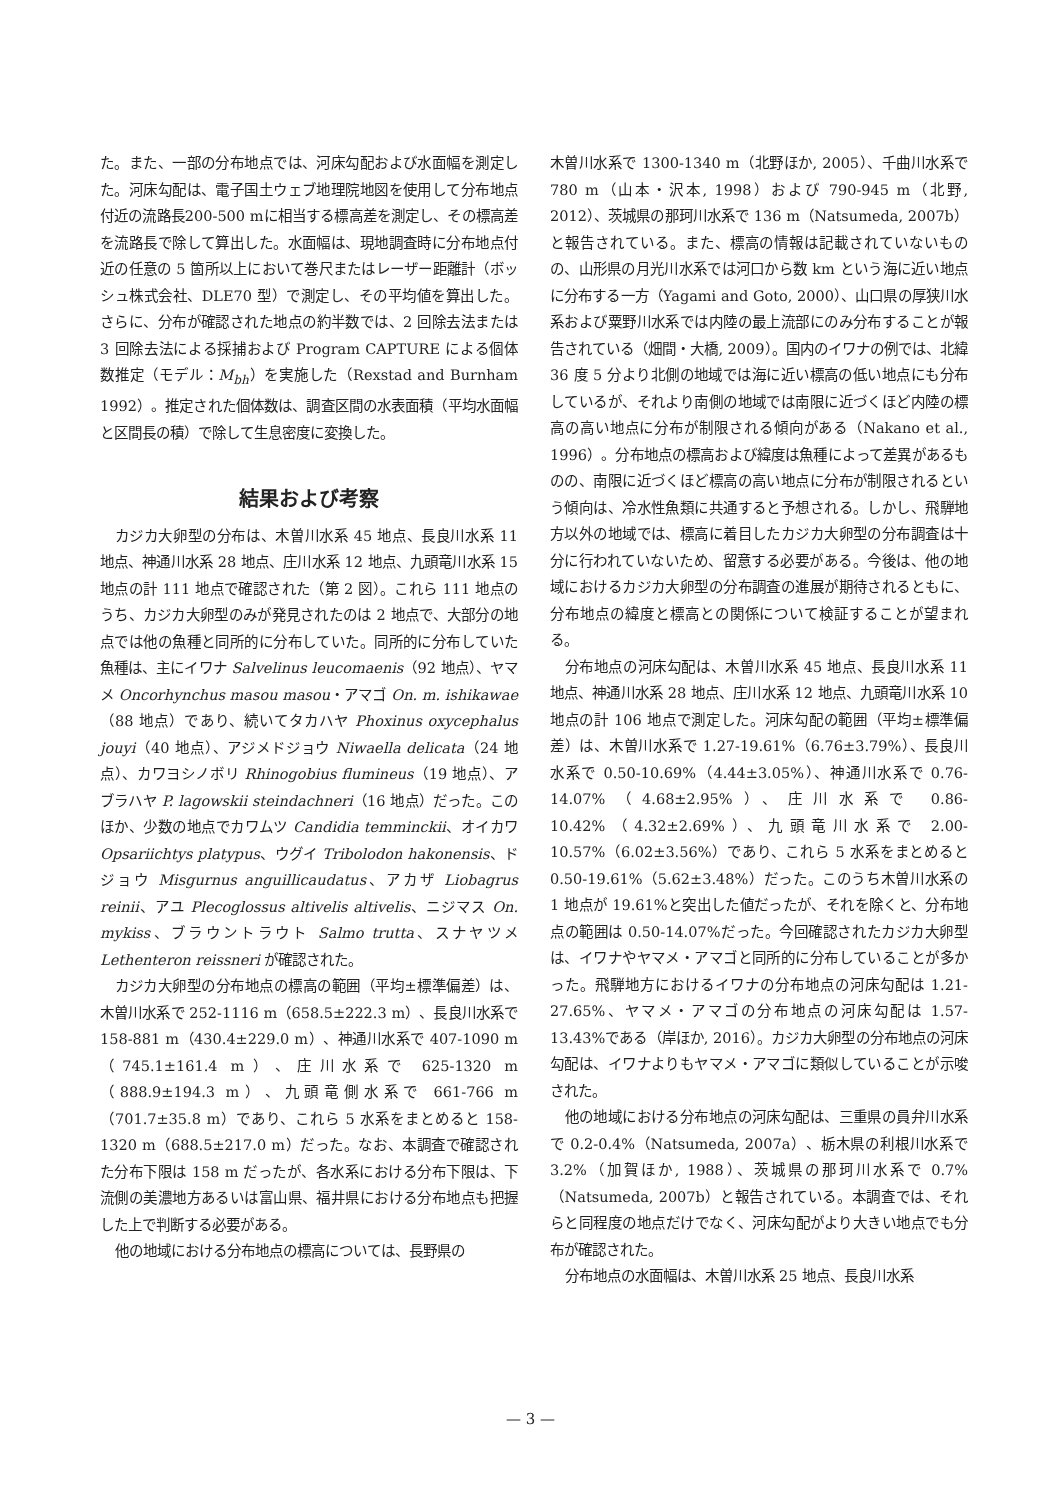た。また、一部の分布地点では、河床勾配および水面幅を測定した。河床勾配は、電子国土ウェブ地理院地図を使用して分布地点付近の流路長200-500 mに相当する標高差を測定し、その標高差を流路長で除して算出した。水面幅は、現地調査時に分布地点付近の任意の 5 箇所以上において巻尺またはレーザー距離計（ボッシュ株式会社、DLE70 型）で測定し、その平均値を算出した。さらに、分布が確認された地点の約半数では、2 回除去法または 3 回除去法による採捕および Program CAPTURE による個体数推定（モデル：M<sub>bh</sub>）を実施した（Rexstad and Burnham 1992）。推定された個体数は、調査区間の水表面積（平均水面幅と区間長の積）で除して生息密度に変換した。
結果および考察
カジカ大卵型の分布は、木曽川水系 45 地点、長良川水系 11 地点、神通川水系 28 地点、庄川水系 12 地点、九頭竜川水系 15 地点の計 111 地点で確認された（第 2 図）。これら 111 地点のうち、カジカ大卵型のみが発見されたのは 2 地点で、大部分の地点では他の魚種と同所的に分布していた。同所的に分布していた魚種は、主にイワナ Salvelinus leucomaenis（92 地点）、ヤマメ Oncorhynchus masou masou・アマゴ On. m. ishikawae（88 地点）であり、続いてタカハヤ Phoxinus oxycephalus jouyi（40 地点）、アジメドジョウ Niwaella delicata（24 地点）、カワヨシノボリ Rhinogobius flumineus（19 地点）、アブラハヤ P. lagowskii steindachneri（16 地点）だった。このほか、少数の地点でカワムツ Candidia temminckii、オイカワ Opsariichtys platypus、ウグイ Tribolodon hakonensis、ドジョウ Misgurnus anguillicaudatus、アカザ Liobagrus reinii、アユ Plecoglossus altivelis altivelis、ニジマス On. mykiss、ブラウントラウト Salmo trutta、スナヤツメ Lethenteron reissneri が確認された。
カジカ大卵型の分布地点の標高の範囲（平均±標準偏差）は、木曽川水系で 252-1116 m（658.5±222.3 m）、長良川水系で 158-881 m（430.4±229.0 m）、神通川水系で 407-1090 m（745.1±161.4 m）、庄川水系で 625-1320 m（888.9±194.3 m）、九頭竜側水系で 661-766 m（701.7±35.8 m）であり、これら 5 水系をまとめると 158-1320 m（688.5±217.0 m）だった。なお、本調査で確認された分布下限は 158 m だったが、各水系における分布下限は、下流側の美濃地方あるいは富山県、福井県における分布地点も把握した上で判断する必要がある。
他の地域における分布地点の標高については、長野県の
木曽川水系で 1300-1340 m（北野ほか, 2005）、千曲川水系で 780 m（山本・沢本, 1998）および 790-945 m（北野, 2012）、茨城県の那珂川水系で 136 m（Natsumeda, 2007b）と報告されている。また、標高の情報は記載されていないものの、山形県の月光川水系では河口から数 km という海に近い地点に分布する一方（Yagami and Goto, 2000）、山口県の厚狭川水系および粟野川水系では内陸の最上流部にのみ分布することが報告されている（畑間・大橋, 2009）。国内のイワナの例では、北緯 36 度 5 分より北側の地域では海に近い標高の低い地点にも分布しているが、それより南側の地域では南限に近づくほど内陸の標高の高い地点に分布が制限される傾向がある（Nakano et al., 1996）。分布地点の標高および緯度は魚種によって差異があるものの、南限に近づくほど標高の高い地点に分布が制限されるという傾向は、冷水性魚類に共通すると予想される。しかし、飛騨地方以外の地域では、標高に着目したカジカ大卵型の分布調査は十分に行われていないため、留意する必要がある。今後は、他の地域におけるカジカ大卵型の分布調査の進展が期待されるともに、分布地点の緯度と標高との関係について検証することが望まれる。
分布地点の河床勾配は、木曽川水系 45 地点、長良川水系 11 地点、神通川水系 28 地点、庄川水系 12 地点、九頭竜川水系 10 地点の計 106 地点で測定した。河床勾配の範囲（平均±標準偏差）は、木曽川水系で 1.27-19.61%（6.76±3.79%）、長良川水系で 0.50-10.69%（4.44±3.05%）、神通川水系で 0.76-14.07%（4.68±2.95%）、庄川水系で 0.86-10.42%（4.32±2.69%）、九頭竜川水系で 2.00-10.57%（6.02±3.56%）であり、これら 5 水系をまとめると 0.50-19.61%（5.62±3.48%）だった。このうち木曽川水系の 1 地点が 19.61%と突出した値だったが、それを除くと、分布地点の範囲は 0.50-14.07%だった。今回確認されたカジカ大卵型は、イワナやヤマメ・アマゴと同所的に分布していることが多かった。飛騨地方におけるイワナの分布地点の河床勾配は 1.21-27.65%、ヤマメ・アマゴの分布地点の河床勾配は 1.57-13.43%である（岸ほか, 2016）。カジカ大卵型の分布地点の河床勾配は、イワナよりもヤマメ・アマゴに類似していることが示唆された。
他の地域における分布地点の河床勾配は、三重県の員弁川水系で 0.2-0.4%（Natsumeda, 2007a）、栃木県の利根川水系で 3.2%（加賀ほか, 1988）、茨城県の那珂川水系で 0.7%（Natsumeda, 2007b）と報告されている。本調査では、それらと同程度の地点だけでなく、河床勾配がより大きい地点でも分布が確認された。
分布地点の水面幅は、木曽川水系 25 地点、長良川水系
— 3 —